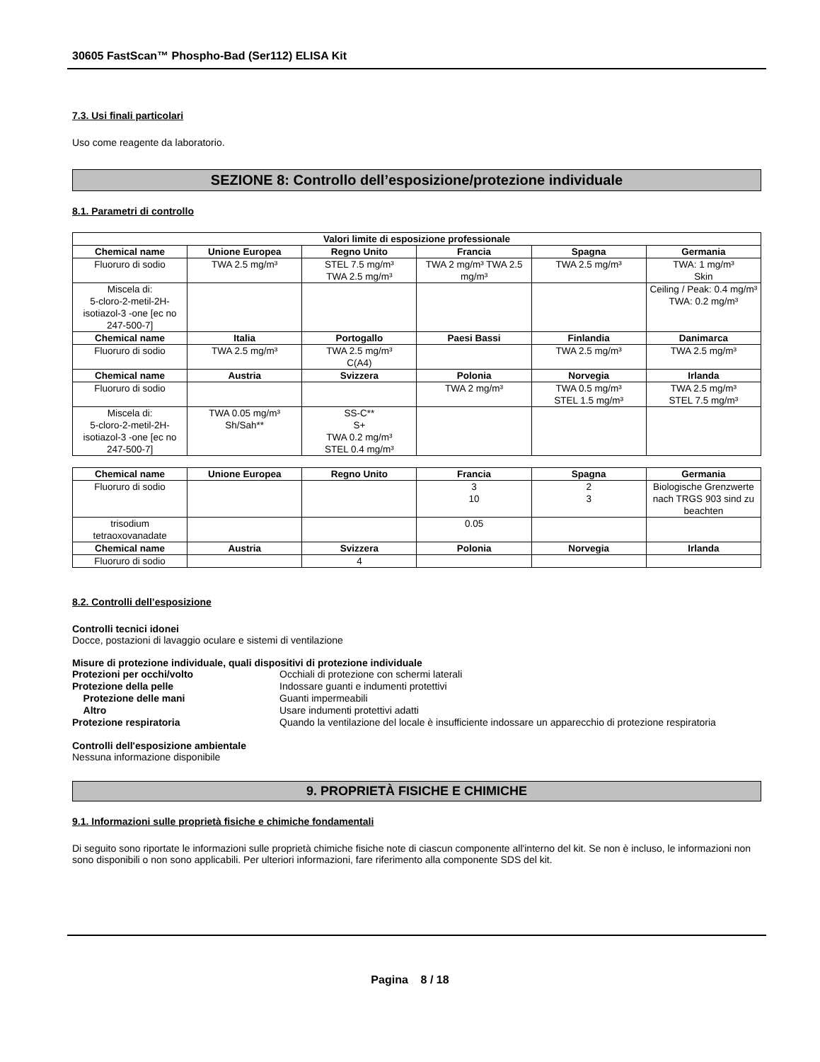30605 FastScan™ Phospho-Bad (Ser112) ELISA Kit
7.3. Usi finali particolari
Uso come reagente da laboratorio.
SEZIONE 8: Controllo dell’esposizione/protezione individuale
8.1. Parametri di controllo
| Valori limite di esposizione professionale | | | | | |
| --- | --- | --- | --- | --- | --- |
| Chemical name | Unione Europea | Regno Unito | Francia | Spagna | Germania |
| Fluoruro di sodio | TWA 2.5 mg/m³ | STEL 7.5 mg/m³ TWA 2.5 mg/m³ | TWA 2 mg/m³ TWA 2.5 mg/m³ | TWA 2.5 mg/m³ | TWA: 1 mg/m³ Skin |
| Miscela di: 5-cloro-2-metil-2H-isotiazol-3 -one [ec no 247-500-7] | | | | | Ceiling / Peak: 0.4 mg/m³ TWA: 0.2 mg/m³ |
| Chemical name | Italia | Portogallo | Paesi Bassi | Finlandia | Danimarca |
| Fluoruro di sodio | TWA 2.5 mg/m³ | TWA 2.5 mg/m³ C(A4) | | TWA 2.5 mg/m³ | TWA 2.5 mg/m³ |
| Chemical name | Austria | Svizzera | Polonia | Norvegia | Irlanda |
| Fluoruro di sodio | | | TWA 2 mg/m³ | TWA 0.5 mg/m³ STEL 1.5 mg/m³ | TWA 2.5 mg/m³ STEL 7.5 mg/m³ |
| Miscela di: 5-cloro-2-metil-2H-isotiazol-3 -one [ec no 247-500-7] | TWA 0.05 mg/m³ Sh/Sah** | SS-C** S+ TWA 0.2 mg/m³ STEL 0.4 mg/m³ | | | |
| Chemical name | Unione Europea | Regno Unito | Francia | Spagna | Germania |
| --- | --- | --- | --- | --- | --- |
| Fluoruro di sodio | | | 3 10 | 2 3 | Biologische Grenzwerte nach TRGS 903 sind zu beachten |
| trisodium tetraoxovanadate | | | 0.05 | | |
| Chemical name | Austria | Svizzera | Polonia | Norvegia | Irlanda |
| Fluoruro di sodio | | 4 | | | |
8.2. Controlli dell’esposizione
Controlli tecnici idonei
Docce, postazioni di lavaggio oculare e sistemi di ventilazione
Misure di protezione individuale, quali dispositivi di protezione individuale
| Protezioni per occhi/volto | Occhiali di protezione con schermi laterali |
| Protezione della pelle | Indossare guanti e indumenti protettivi |
| Protezione delle mani | Guanti impermeabili |
| Altro | Usare indumenti protettivi adatti |
| Protezione respiratoria | Quando la ventilazione del locale è insufficiente indossare un apparecchio di protezione respiratoria |
Controlli dell'esposizione ambientale
Nessuna informazione disponibile
9. PROPRIETÀ FISICHE E CHIMICHE
9.1. Informazioni sulle proprietà fisiche e chimiche fondamentali
Di seguito sono riportate le informazioni sulle proprietà chimiche fisiche note di ciascun componente all'interno del kit. Se non è incluso, le informazioni non sono disponibili o non sono applicabili. Per ulteriori informazioni, fare riferimento alla componente SDS del kit.
Pagina 8 / 18